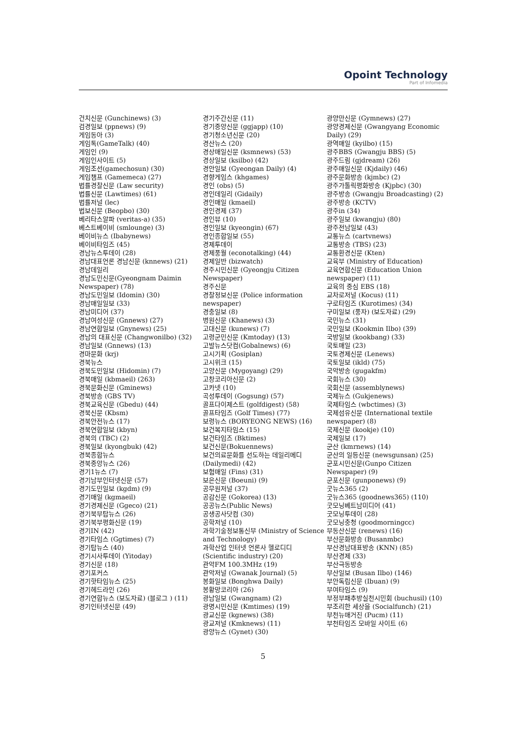Opoint Technology
Part of Infomedia
건치신문 (Gunchinews) (3)
검경일보 (ppnews) (9)
게임동아 (3)
게임톡(GameTalk) (40)
게임인 (9)
게임인사이트 (5)
게임조선(gamechosun) (30)
게임챔프 (Gamemeca) (27)
법률경찰신문 (Law security)
법률신문 (Lawtimes) (61)
법률저널 (lec)
법보신문 (Beopbo) (30)
베리타스알파 (veritas-a) (35)
베스트베이비 (smlounge) (3)
베이비뉴스 (Ibabynews)
베이비타임즈 (45)
경남뉴스투데이 (28)
경남대표언론 경남신문 (knnews) (21)
경남데일리
경남도민신문(Gyeongnam Daimin Newspaper) (78)
경남도민일보 (Idomin) (30)
경남매일일보 (33)
경남미디어 (37)
경남여성신문 (Gnnews) (27)
경남연합일보 (Gnynews) (25)
경남의 대표신문 (Changwonilbo) (32)
경남일보 (Gnnews) (13)
경마문화 (krj)
경북뉴스
경북도민일보 (Hidomin) (7)
경북매일 (kbmaeil) (263)
경북문화신문 (Gminews)
경북방송 (GBS TV)
경북교육신문 (Gbedu) (44)
경북신문 (Kbsm)
경북안전뉴스 (17)
경북연합일보 (kbyn)
경북의 (TBC) (2)
경북일보 (kyongbuk) (42)
경북종합뉴스
경북중앙뉴스 (26)
경기1뉴스 (7)
경기남부인터넷신문 (57)
경기도민일보 (kgdm) (9)
경기매일 (kgmaeil)
경기경제신문 (Ggeco) (21)
경기북부탑뉴스 (26)
경기북부평화신문 (19)
경기IN (42)
경기타임스 (Ggtimes) (7)
경기탑뉴스 (40)
경기시사투데이 (Yitoday)
경기신문 (18)
경기포커스
경기핫타임뉴스 (25)
경기헤드라인 (26)
경기연합뉴스 (보도자료) (블로그 ) (11)
경기인터넷신문 (49)
경기주간신문 (11)
경기중앙신문 (ggjapp) (10)
경기청소년신문 (20)
경산뉴스 (20)
경상매일신문 (ksmnews) (53)
경상일보 (ksilbo) (42)
경안일보 (Gyeongan Daily) (4)
경향게임스 (khgames)
경인 (obs) (5)
경인데일리 (Gidaily)
경인매일 (kmaeil)
경인경제 (37)
경인뷰 (10)
경인일보 (kyeongin) (67)
경인종합일보 (55)
경제투데이
경제풍월 (econotalking) (44)
경제일반 (bizwatch)
경주시민신문 (Gyeongju Citizen Newspaper)
경주신문
경찰정보신문 (Police information newspaper)
경충일보 (8)
병원신문 (Khanews) (3)
고대신문 (kunews) (7)
고령군민신문 (Kmtoday) (13)
고발뉴스닷컴(Gobalnews) (6)
고시기획 (Gosiplan)
고시위크 (15)
고양신문 (Mygoyang) (29)
고창코리아신문 (2)
고카넷 (10)
곡성투데이 (Gogsung) (57)
골프다이제스트 (golfdigest) (58)
골프타임즈 (Golf Times) (77)
보령뉴스 (BORYEONG NEWS) (16)
보건복지타임스 (15)
보건타임즈 (Bktimes)
보건신문(Bokuennews)
보건의료문화를 선도하는 데일리메디 (Dailymedi) (42)
보험매일 (Fins) (31)
보은신문 (Boeuni) (9)
공무원저널 (37)
공감신문 (Gokorea) (13)
공공뉴스(Public News)
공생공사닷컴 (30)
공학저널 (10)
과학기술정보통신부 (Ministry of Science and Technology)
과학산업 인터넷 언론사 헬로디디 (Scientific industry) (20)
관악FM 100.3MHz (19)
관악저널 (Gwanak Journal) (5)
봉화일보 (Bonghwa Daily)
봉황망코리아 (26)
광남일보 (Gwangnam) (2)
광명시민신문 (Kmtimes) (19)
광교신문 (kgnews) (38)
광교저널 (Kmknews) (11)
광양뉴스 (Gynet) (30)
광양만신문 (Gymnews) (27)
광양경제신문 (Gwangyang Economic Daily) (29)
광역매일 (kyilbo) (15)
광주BBS (Gwangju BBS) (5)
광주드림 (gjdream) (26)
광주매일신문 (Kjdaily) (46)
광주문화방송 (kjmbc) (2)
광주가톨릭평화방송 (Kjpbc) (30)
광주방송 (Gwangju Broadcasting) (2)
광주방송 (KCTV)
광주in (34)
광주일보 (kwangju) (80)
광주전남일보 (43)
교통뉴스 (cartvnews)
교통방송 (TBS) (23)
교통환경신문 (Kten)
교육부 (Ministry of Education)
교육연합신문 (Education Union newspaper) (11)
교육의 중심 EBS (18)
교차로저널 (Kocus) (11)
구로타임즈 (Kurotimes) (34)
구미일보 (풍자) (보도자료) (29)
국민뉴스 (31)
국민일보 (Kookmin Ilbo) (39)
국방일보 (kookbang) (33)
국토매일 (23)
국토경제신문 (Lenews)
국토일보 (ikld) (75)
국악방송 (gugakfm)
국회뉴스 (30)
국회신문 (assemblynews)
국제뉴스 (Gukjenews)
국제타임스 (wbctimes) (3)
국제섬유신문 (International textile newspaper) (8)
국제신문 (kookje) (10)
국제일보 (17)
군산 (kmrnews) (14)
군산의 일등신문 (newsgunsan) (25)
군포시민신문(Gunpo Citizen Newspaper) (9)
군포신문 (gunponews) (9)
굿뉴스365 (2)
굿뉴스365 (goodnews365) (110)
굿모닝베트남미디어 (41)
굿모닝투데이 (28)
굿모닝충청 (goodmorningcc)
부동산신문 (renews) (16)
부산문화방송 (Busanmbc)
부산경남대표방송 (KNN) (85)
부산경제 (33)
부산극동방송
부산일보 (Busan Ilbo) (146)
부안독립신문 (Ibuan) (9)
부여타임스 (9)
부정부패추방실천시민회 (buchusil) (10)
부조리한 세상을 (Socialfunch) (21)
부천뉴매거진 (Pucm) (11)
부천타임즈 모바일 사이트 (6)
5